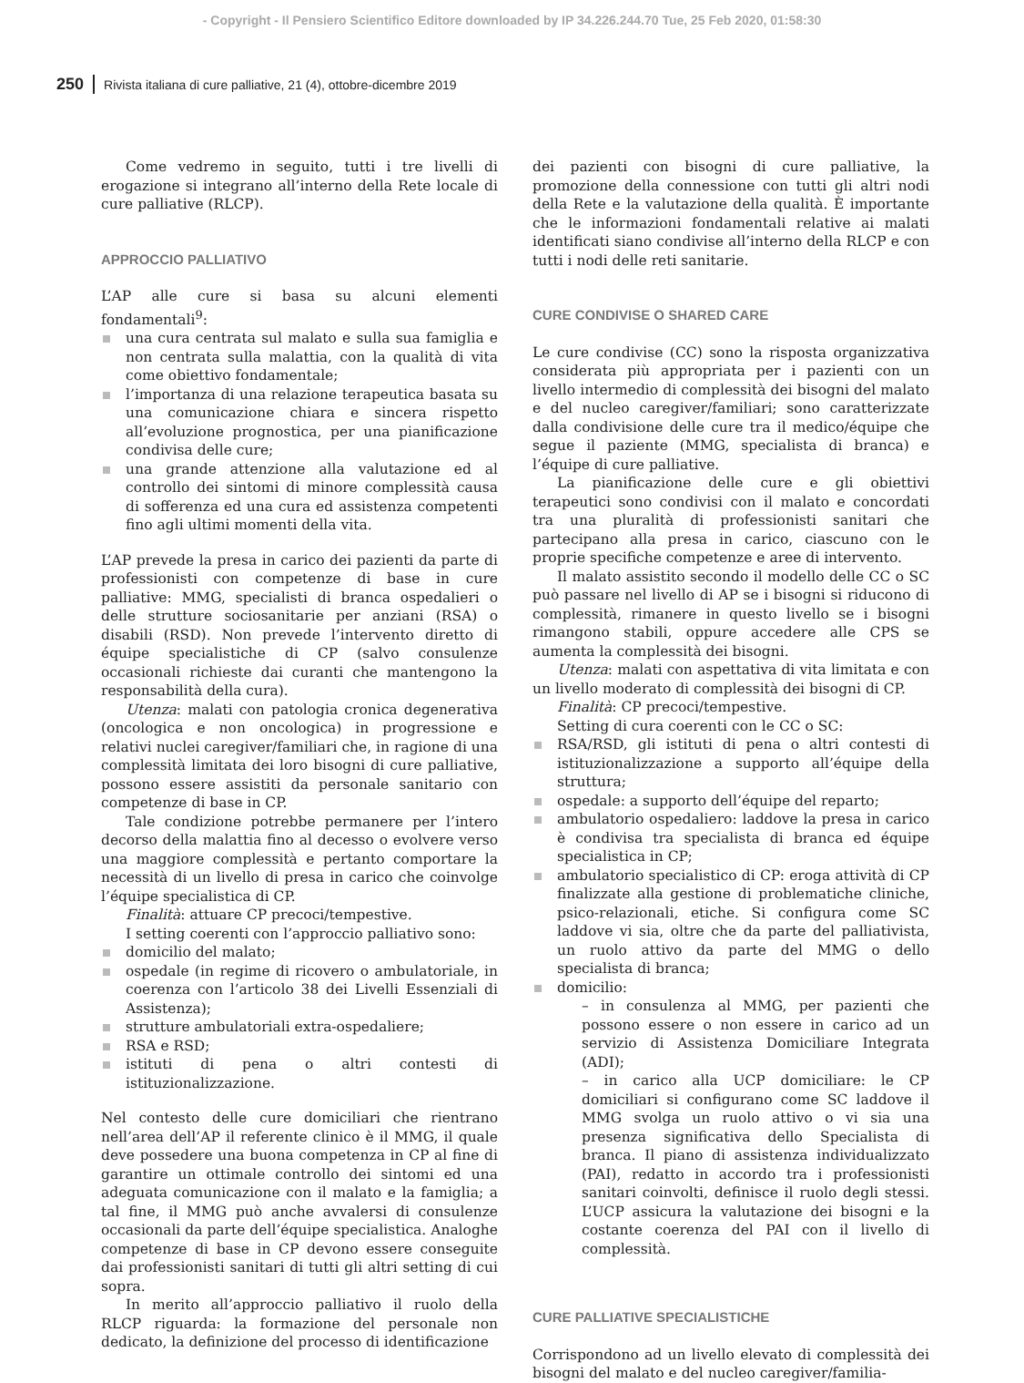- Copyright - Il Pensiero Scientifico Editore downloaded by IP 34.226.244.70 Tue, 25 Feb 2020, 01:58:30
250 Rivista italiana di cure palliative, 21 (4), ottobre-dicembre 2019
Come vedremo in seguito, tutti i tre livelli di erogazione si integrano all’interno della Rete locale di cure palliative (RLCP).
APPROCCIO PALLIATIVO
L’AP alle cure si basa su alcuni elementi fondamentali<sup>9</sup>:
una cura centrata sul malato e sulla sua famiglia e non centrata sulla malattia, con la qualità di vita come obiettivo fondamentale;
l’importanza di una relazione terapeutica basata su una comunicazione chiara e sincera rispetto all’evoluzione prognostica, per una pianificazione condivisa delle cure;
una grande attenzione alla valutazione ed al controllo dei sintomi di minore complessità causa di sofferenza ed una cura ed assistenza competenti fino agli ultimi momenti della vita.
L’AP prevede la presa in carico dei pazienti da parte di professionisti con competenze di base in cure palliative: MMG, specialisti di branca ospedalieri o delle strutture sociosanitarie per anziani (RSA) o disabili (RSD). Non prevede l’intervento diretto di équipe specialistiche di CP (salvo consulenze occasionali richieste dai curanti che mantengono la responsabilità della cura).
Utenza: malati con patologia cronica degenerativa (oncologica e non oncologica) in progressione e relativi nuclei caregiver/familiari che, in ragione di una complessità limitata dei loro bisogni di cure palliative, possono essere assistiti da personale sanitario con competenze di base in CP.
Tale condizione potrebbe permanere per l’intero decorso della malattia fino al decesso o evolvere verso una maggiore complessità e pertanto comportare la necessità di un livello di presa in carico che coinvolge l’équipe specialistica di CP.
Finalità: attuare CP precoci/tempestive.
I setting coerenti con l’approccio palliativo sono:
domicilio del malato;
ospedale (in regime di ricovero o ambulatoriale, in coerenza con l’articolo 38 dei Livelli Essenziali di Assistenza);
strutture ambulatoriali extra-ospedaliere;
RSA e RSD;
istituti di pena o altri contesti di istituzionalizzazione.
Nel contesto delle cure domiciliari che rientrano nell’area dell’AP il referente clinico è il MMG, il quale deve possedere una buona competenza in CP al fine di garantire un ottimale controllo dei sintomi ed una adeguata comunicazione con il malato e la famiglia; a tal fine, il MMG può anche avvalersi di consulenze occasionali da parte dell’équipe specialistica. Analoghe competenze di base in CP devono essere conseguite dai professionisti sanitari di tutti gli altri setting di cui sopra.
In merito all’approccio palliativo il ruolo della RLCP riguarda: la formazione del personale non dedicato, la definizione del processo di identificazione
dei pazienti con bisogni di cure palliative, la promozione della connessione con tutti gli altri nodi della Rete e la valutazione della qualità. È importante che le informazioni fondamentali relative ai malati identificati siano condivise all’interno della RLCP e con tutti i nodi delle reti sanitarie.
CURE CONDIVISE O SHARED CARE
Le cure condivise (CC) sono la risposta organizzativa considerata più appropriata per i pazienti con un livello intermedio di complessità dei bisogni del malato e del nucleo caregiver/familiari; sono caratterizzate dalla condivisione delle cure tra il medico/équipe che segue il paziente (MMG, specialista di branca) e l’équipe di cure palliative.
La pianificazione delle cure e gli obiettivi terapeutici sono condivisi con il malato e concordati tra una pluralità di professionisti sanitari che partecipano alla presa in carico, ciascuno con le proprie specifiche competenze e aree di intervento.
Il malato assistito secondo il modello delle CC o SC può passare nel livello di AP se i bisogni si riducono di complessità, rimanere in questo livello se i bisogni rimangono stabili, oppure accedere alle CPS se aumenta la complessità dei bisogni.
Utenza: malati con aspettativa di vita limitata e con un livello moderato di complessità dei bisogni di CP.
Finalità: CP precoci/tempestive.
Setting di cura coerenti con le CC o SC:
RSA/RSD, gli istituti di pena o altri contesti di istituzionalizzazione a supporto all’équipe della struttura;
ospedale: a supporto dell’équipe del reparto;
ambulatorio ospedaliero: laddove la presa in carico è condivisa tra specialista di branca ed équipe specialistica in CP;
ambulatorio specialistico di CP: eroga attività di CP finalizzate alla gestione di problematiche cliniche, psico-relazionali, etiche. Si configura come SC laddove vi sia, oltre che da parte del palliativista, un ruolo attivo da parte del MMG o dello specialista di branca;
domicilio:
– in consulenza al MMG, per pazienti che possono essere o non essere in carico ad un servizio di Assistenza Domiciliare Integrata (ADI);
– in carico alla UCP domiciliare: le CP domiciliari si configurano come SC laddove il MMG svolga un ruolo attivo o vi sia una presenza significativa dello Specialista di branca. Il piano di assistenza individualizzato (PAI), redatto in accordo tra i professionisti sanitari coinvolti, definisce il ruolo degli stessi. L’UCP assicura la valutazione dei bisogni e la costante coerenza del PAI con il livello di complessità.
CURE PALLIATIVE SPECIALISTICHE
Corrispondono ad un livello elevato di complessità dei bisogni del malato e del nucleo caregiver/familia-